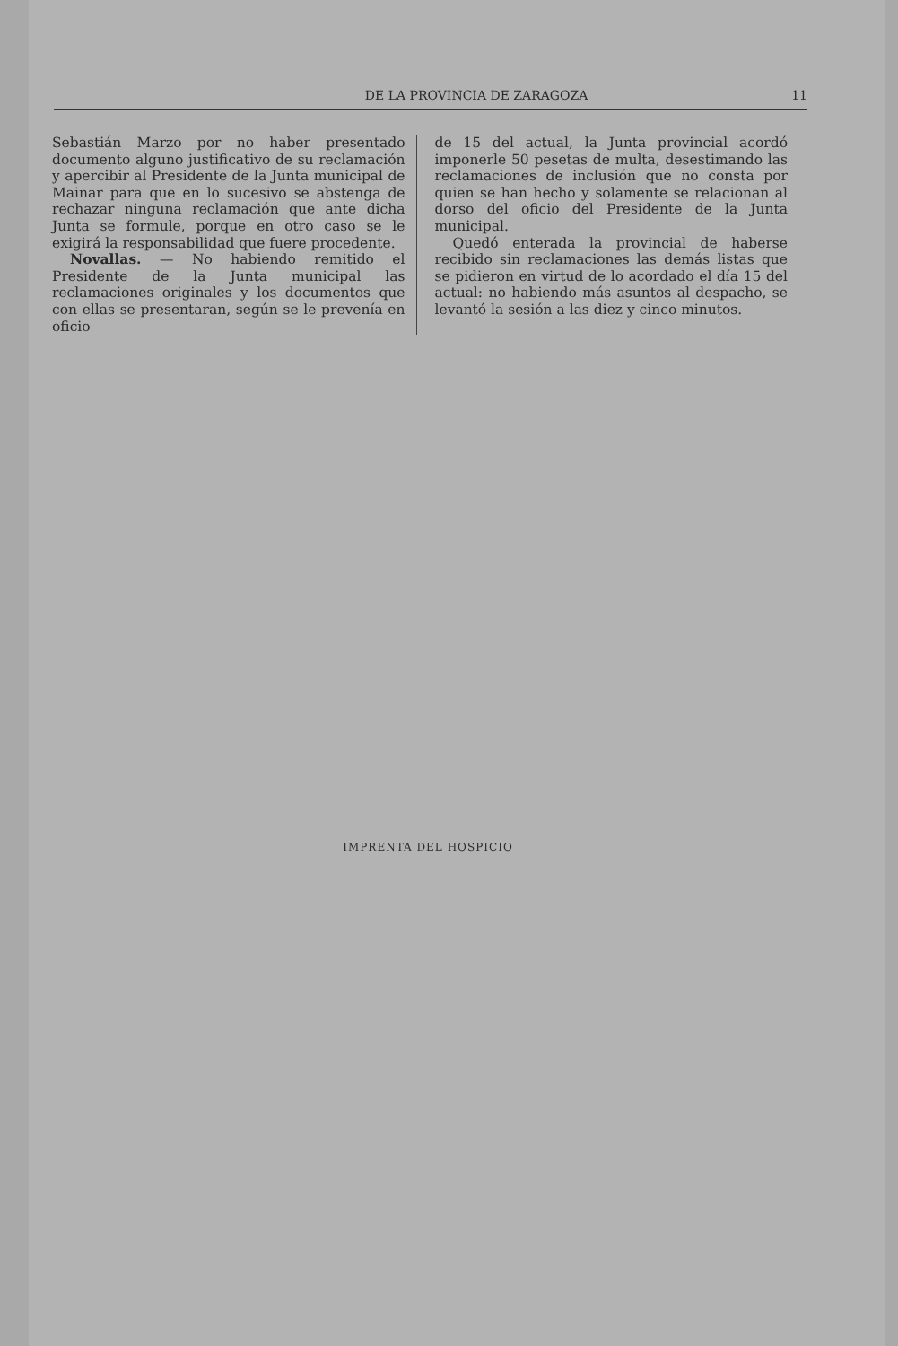DE LA PROVINCIA DE ZARAGOZA 11
Sebastián Marzo por no haber presentado documento alguno justificativo de su reclamación y apercibir al Presidente de la Junta municipal de Mainar para que en lo sucesivo se abstenga de rechazar ninguna reclamación que ante dicha Junta se formule, porque en otro caso se le exigirá la responsabilidad que fuere procedente.
Novallas. — No habiendo remitido el Presidente de la Junta municipal las reclamaciones originales y los documentos que con ellas se presentaran, según se le prevenía en oficio
de 15 del actual, la Junta provincial acordó imponerle 50 pesetas de multa, desestimando las reclamaciones de inclusión que no consta por quien se han hecho y solamente se relacionan al dorso del oficio del Presidente de la Junta municipal.
Quedó enterada la provincial de haberse recibido sin reclamaciones las demás listas que se pidieron en virtud de lo acordado el día 15 del actual: no habiendo más asuntos al despacho, se levantó la sesión a las diez y cinco minutos.
IMPRENTA DEL HOSPICIO